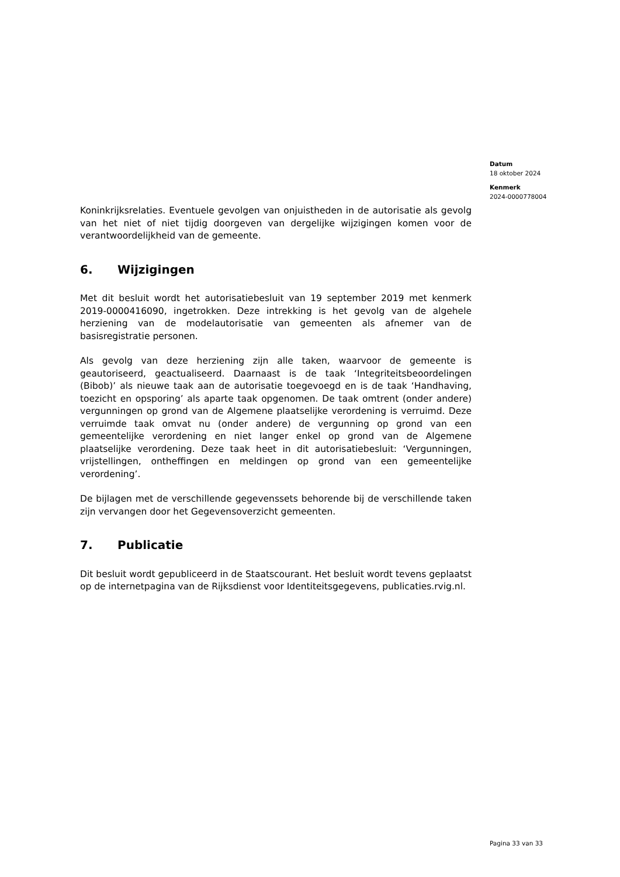Datum
18 oktober 2024
Kenmerk
2024-0000778004
Koninkrijksrelaties. Eventuele gevolgen van onjuistheden in de autorisatie als gevolg van het niet of niet tijdig doorgeven van dergelijke wijzigingen komen voor de verantwoordelijkheid van de gemeente.
6. Wijzigingen
Met dit besluit wordt het autorisatiebesluit van 19 september 2019 met kenmerk 2019-0000416090, ingetrokken. Deze intrekking is het gevolg van de algehele herziening van de modelautorisatie van gemeenten als afnemer van de basisregistratie personen.
Als gevolg van deze herziening zijn alle taken, waarvoor de gemeente is geautoriseerd, geactualiseerd. Daarnaast is de taak ‘Integriteitsbeoordelingen (Bibob)’ als nieuwe taak aan de autorisatie toegevoegd en is de taak ‘Handhaving, toezicht en opsporing’ als aparte taak opgenomen. De taak omtrent (onder andere) vergunningen op grond van de Algemene plaatselijke verordening is verruimd. Deze verruimde taak omvat nu (onder andere) de vergunning op grond van een gemeentelijke verordening en niet langer enkel op grond van de Algemene plaatselijke verordening. Deze taak heet in dit autorisatiebesluit: ‘Vergunningen, vrijstellingen, ontheffingen en meldingen op grond van een gemeentelijke verordening’.
De bijlagen met de verschillende gegevenssets behorende bij de verschillende taken zijn vervangen door het Gegevensoverzicht gemeenten.
7. Publicatie
Dit besluit wordt gepubliceerd in de Staatscourant. Het besluit wordt tevens geplaatst op de internetpagina van de Rijksdienst voor Identiteitsgegevens, publicaties.rvig.nl.
Pagina 33 van 33